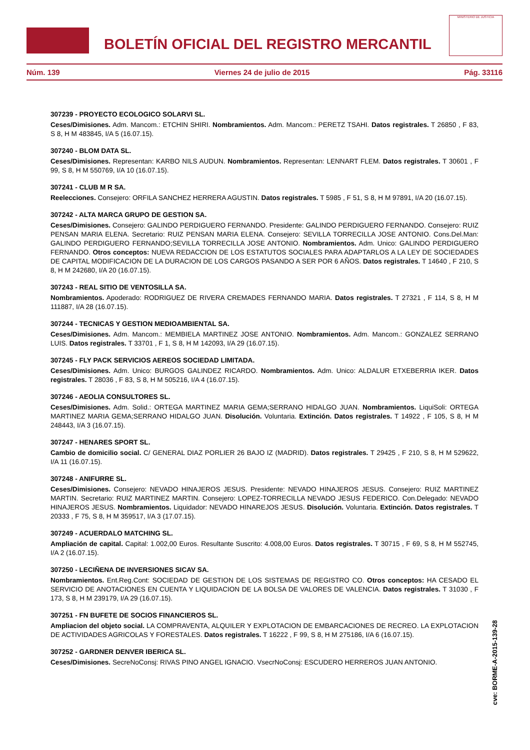BOLETÍN OFICIAL DEL REGISTRO MERCANTIL
MINISTERIO DE JUSTICIA
Núm. 139 Viernes 24 de julio de 2015 Pág. 33116
307239 - PROYECTO ECOLOGICO SOLARVI SL.
Ceses/Dimisiones. Adm. Mancom.: ETCHIN SHIRI. Nombramientos. Adm. Mancom.: PERETZ TSAHI. Datos registrales. T 26850 , F 83, S 8, H M 483845, I/A 5 (16.07.15).
307240 - BLOM DATA SL.
Ceses/Dimisiones. Representan: KARBO NILS AUDUN. Nombramientos. Representan: LENNART FLEM. Datos registrales. T 30601 , F 99, S 8, H M 550769, I/A 10 (16.07.15).
307241 - CLUB M R SA.
Reelecciones. Consejero: ORFILA SANCHEZ HERRERA AGUSTIN. Datos registrales. T 5985 , F 51, S 8, H M 97891, I/A 20 (16.07.15).
307242 - ALTA MARCA GRUPO DE GESTION SA.
Ceses/Dimisiones. Consejero: GALINDO PERDIGUERO FERNANDO. Presidente: GALINDO PERDIGUERO FERNANDO. Consejero: RUIZ PENSAN MARIA ELENA. Secretario: RUIZ PENSAN MARIA ELENA. Consejero: SEVILLA TORRECILLA JOSE ANTONIO. Cons.Del.Man: GALINDO PERDIGUERO FERNANDO;SEVILLA TORRECILLA JOSE ANTONIO. Nombramientos. Adm. Unico: GALINDO PERDIGUERO FERNANDO. Otros conceptos: NUEVA REDACCION DE LOS ESTATUTOS SOCIALES PARA ADAPTARLOS A LA LEY DE SOCIEDADES DE CAPITAL MODIFICACION DE LA DURACION DE LOS CARGOS PASANDO A SER POR 6 AÑOS. Datos registrales. T 14640 , F 210, S 8, H M 242680, I/A 20 (16.07.15).
307243 - REAL SITIO DE VENTOSILLA SA.
Nombramientos. Apoderado: RODRIGUEZ DE RIVERA CREMADES FERNANDO MARIA. Datos registrales. T 27321 , F 114, S 8, H M 111887, I/A 28 (16.07.15).
307244 - TECNICAS Y GESTION MEDIOAMBIENTAL SA.
Ceses/Dimisiones. Adm. Mancom.: MEMBIELA MARTINEZ JOSE ANTONIO. Nombramientos. Adm. Mancom.: GONZALEZ SERRANO LUIS. Datos registrales. T 33701 , F 1, S 8, H M 142093, I/A 29 (16.07.15).
307245 - FLY PACK SERVICIOS AEREOS SOCIEDAD LIMITADA.
Ceses/Dimisiones. Adm. Unico: BURGOS GALINDEZ RICARDO. Nombramientos. Adm. Unico: ALDALUR ETXEBERRIA IKER. Datos registrales. T 28036 , F 83, S 8, H M 505216, I/A 4 (16.07.15).
307246 - AEOLIA CONSULTORES SL.
Ceses/Dimisiones. Adm. Solid.: ORTEGA MARTINEZ MARIA GEMA;SERRANO HIDALGO JUAN. Nombramientos. LiquiSoli: ORTEGA MARTINEZ MARIA GEMA;SERRANO HIDALGO JUAN. Disolución. Voluntaria. Extinción. Datos registrales. T 14922 , F 105, S 8, H M 248443, I/A 3 (16.07.15).
307247 - HENARES SPORT SL.
Cambio de domicilio social. C/ GENERAL DIAZ PORLIER 26 BAJO IZ (MADRID). Datos registrales. T 29425 , F 210, S 8, H M 529622, I/A 11 (16.07.15).
307248 - ANIFURRE SL.
Ceses/Dimisiones. Consejero: NEVADO HINAJEROS JESUS. Presidente: NEVADO HINAJEROS JESUS. Consejero: RUIZ MARTINEZ MARTIN. Secretario: RUIZ MARTINEZ MARTIN. Consejero: LOPEZ-TORRECILLA NEVADO JESUS FEDERICO. Con.Delegado: NEVADO HINAJEROS JESUS. Nombramientos. Liquidador: NEVADO HINAREJOS JESUS. Disolución. Voluntaria. Extinción. Datos registrales. T 20333 , F 75, S 8, H M 359517, I/A 3 (17.07.15).
307249 - ACUERDALO MATCHING SL.
Ampliación de capital. Capital: 1.002,00 Euros. Resultante Suscrito: 4.008,00 Euros. Datos registrales. T 30715 , F 69, S 8, H M 552745, I/A 2 (16.07.15).
307250 - LECIÑENA DE INVERSIONES SICAV SA.
Nombramientos. Ent.Reg.Cont: SOCIEDAD DE GESTION DE LOS SISTEMAS DE REGISTRO CO. Otros conceptos: HA CESADO EL SERVICIO DE ANOTACIONES EN CUENTA Y LIQUIDACION DE LA BOLSA DE VALORES DE VALENCIA. Datos registrales. T 31030 , F 173, S 8, H M 239179, I/A 29 (16.07.15).
307251 - FN BUFETE DE SOCIOS FINANCIEROS SL.
Ampliacion del objeto social. LA COMPRAVENTA, ALQUILER Y EXPLOTACION DE EMBARCACIONES DE RECREO. LA EXPLOTACION DE ACTIVIDADES AGRICOLAS Y FORESTALES. Datos registrales. T 16222 , F 99, S 8, H M 275186, I/A 6 (16.07.15).
307252 - GARDNER DENVER IBERICA SL.
Ceses/Dimisiones. SecreNoConsj: RIVAS PINO ANGEL IGNACIO. VsecrNoConsj: ESCUDERO HERREROS JUAN ANTONIO.
cve: BORME-A-2015-139-28